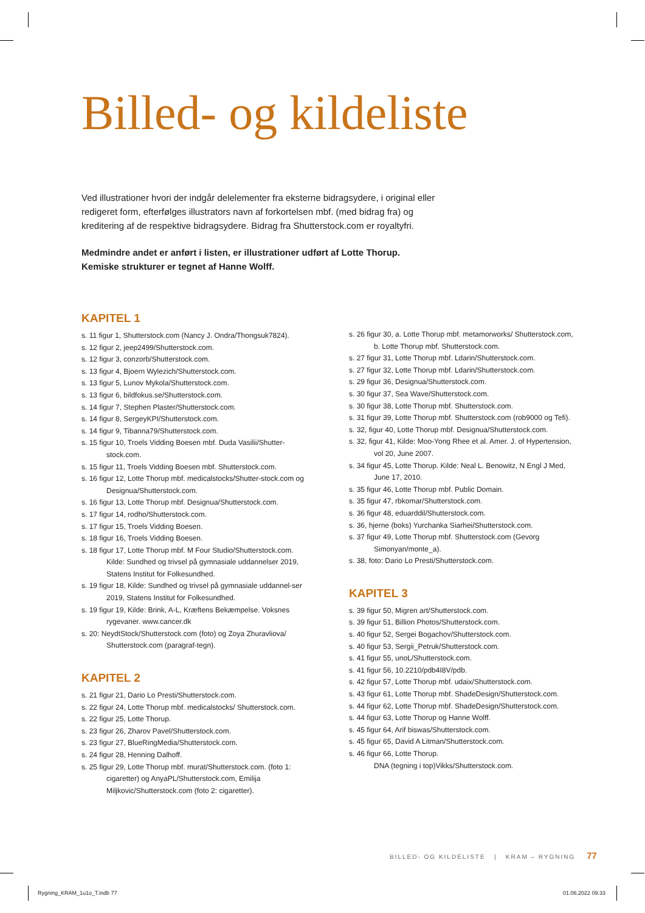Billed- og kildeliste
Ved illustrationer hvori der indgår delelementer fra eksterne bidragsydere, i original eller redigeret form, efterfølges illustrators navn af forkortelsen mbf. (med bidrag fra) og kreditering af de respektive bidragsydere. Bidrag fra Shutterstock.com er royaltyfri.
Medmindre andet er anført i listen, er illustrationer udført af Lotte Thorup.
Kemiske strukturer er tegnet af Hanne Wolff.
KAPITEL 1
s. 11 figur 1, Shutterstock.com (Nancy J. Ondra/Thongsuk7824).
s. 12 figur 2, jeep2499/Shutterstock.com.
s. 12 figur 3, conzorb/Shutterstock.com.
s. 13 figur 4, Bjoern Wylezich/Shutterstock.com.
s. 13 figur 5, Lunov Mykola/Shutterstock.com.
s. 13 figur 6, bildfokus.se/Shutterstock.com.
s. 14 figur 7, Stephen Plaster/Shutterstock.com.
s. 14 figur 8, SergeyKPI/Shutterstock.com.
s. 14 figur 9, Tibanna79/Shutterstock.com.
s. 15 figur 10, Troels Vidding Boesen mbf. Duda Vasilii/Shutter-stock.com.
s. 15 figur 11, Troels Vidding Boesen mbf. Shutterstock.com.
s. 16 figur 12, Lotte Thorup mbf. medicalstocks/Shutter-stock.com og Designua/Shutterstock.com.
s. 16 figur 13, Lotte Thorup mbf. Designua/Shutterstock.com.
s. 17 figur 14, rodho/Shutterstock.com.
s. 17 figur 15, Troels Vidding Boesen.
s. 18 figur 16, Troels Vidding Boesen.
s. 18 figur 17, Lotte Thorup mbf. M Four Studio/Shutterstock.com. Kilde: Sundhed og trivsel på gymnasiale uddannelser 2019, Statens Institut for Folkesundhed.
s. 19 figur 18, Kilde: Sundhed og trivsel på gymnasiale uddannel-ser 2019, Statens Institut for Folkesundhed.
s. 19 figur 19, Kilde: Brink, A-L, Kræftens Bekæmpelse. Voksnes rygevaner. www.cancer.dk
s. 20: NeydtStock/Shutterstock.com (foto) og Zoya Zhuravliova/ Shutterstock.com (paragraf-tegn).
KAPITEL 2
s. 21 figur 21, Dario Lo Presti/Shutterstock.com.
s. 22 figur 24, Lotte Thorup mbf. medicalstocks/ Shutterstock.com.
s. 22 figur 25, Lotte Thorup.
s. 23 figur 26, Zharov Pavel/Shutterstock.com.
s. 23 figur 27, BlueRingMedia/Shutterstock.com.
s. 24 figur 28, Henning Dalhoff.
s. 25 figur 29, Lotte Thorup mbf. murat/Shutterstock.com. (foto 1: cigaretter) og AnyaPL/Shutterstock.com, Emilija Miljkovic/Shutterstock.com (foto 2: cigaretter).
s. 26 figur 30, a. Lotte Thorup mbf. metamorworks/ Shutterstock.com, b. Lotte Thorup mbf. Shutterstock.com.
s. 27 figur 31, Lotte Thorup mbf. Ldarin/Shutterstock.com.
s. 27 figur 32, Lotte Thorup mbf. Ldarin/Shutterstock.com.
s. 29 figur 36, Designua/Shutterstock.com.
s. 30 figur 37, Sea Wave/Shutterstock.com.
s. 30 figur 38, Lotte Thorup mbf. Shutterstock.com.
s. 31 figur 39, Lotte Thorup mbf. Shutterstock.com (rob9000 og Tefi).
s. 32, figur 40, Lotte Thorup mbf. Designua/Shutterstock.com.
s. 32, figur 41, Kilde: Moo-Yong Rhee et al. Amer. J. of Hypertension, vol 20, June 2007.
s. 34 figur 45, Lotte Thorup. Kilde: Neal L. Benowitz, N Engl J Med, June 17, 2010.
s. 35 figur 46, Lotte Thorup mbf. Public Domain.
s. 35 figur 47, rbkomar/Shutterstock.com.
s. 36 figur 48, eduarddil/Shutterstock.com.
s. 36, hjerne (boks) Yurchanka Siarhei/Shutterstock.com.
s. 37 figur 49, Lotte Thorup mbf. Shutterstock.com (Gevorg Simonyan/monte_a).
s. 38, foto: Dario Lo Presti/Shutterstock.com.
KAPITEL 3
s. 39 figur 50, Migren art/Shutterstock.com.
s. 39 figur 51, Billion Photos/Shutterstock.com.
s. 40 figur 52, Sergei Bogachov/Shutterstock.com.
s. 40 figur 53, Sergii_Petruk/Shutterstock.com.
s. 41 figur 55, unoL/Shutterstock.com.
s. 41 figur 56, 10.2210/pdb4I8V/pdb.
s. 42 figur 57, Lotte Thorup mbf. udaix/Shutterstock.com.
s. 43 figur 61, Lotte Thorup mbf. ShadeDesign/Shutterstock.com.
s. 44 figur 62, Lotte Thorup mbf. ShadeDesign/Shutterstock.com.
s. 44 figur 63, Lotte Thorup og Hanne Wolff.
s. 45 figur 64, Arif biswas/Shutterstock.com.
s. 45 figur 65, David A Litman/Shutterstock.com.
s. 46 figur 66, Lotte Thorup.
DNA (tegning i top)Vikks/Shutterstock.com.
BILLED- OG KILDELISTE | KRAM – RYGNING 77
Rygning_KRAM_1u1o_T.indb 77 01.06.2022 09.33